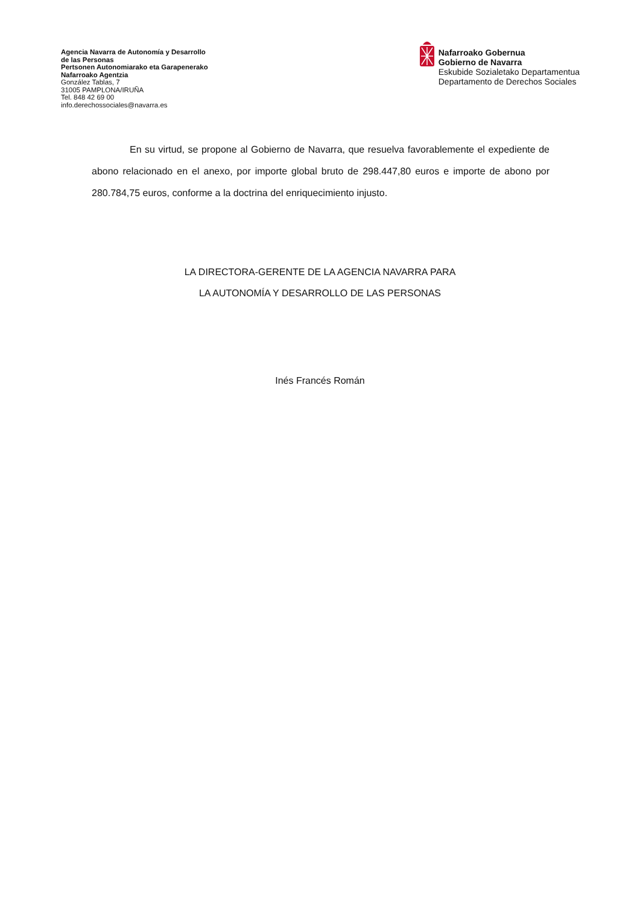Agencia Navarra de Autonomía y Desarrollo
de las Personas
Pertsonen Autonomiarako eta Garapenerako
Nafarroako Agentzia
González Tablas, 7
31005 PAMPLONA/IRUÑA
Tel. 848 42 69 00
info.derechossociales@navarra.es
Nafarroako Gobernua
Gobierno de Navarra
Eskubide Sozialetako Departamentua
Departamento de Derechos Sociales
En su virtud, se propone al Gobierno de Navarra, que resuelva favorablemente el expediente de abono relacionado en el anexo, por importe global bruto de 298.447,80 euros e importe de abono por 280.784,75 euros, conforme a la doctrina del enriquecimiento injusto.
LA DIRECTORA-GERENTE DE LA AGENCIA NAVARRA PARA
LA AUTONOMÍA Y DESARROLLO DE LAS PERSONAS
Inés Francés Román